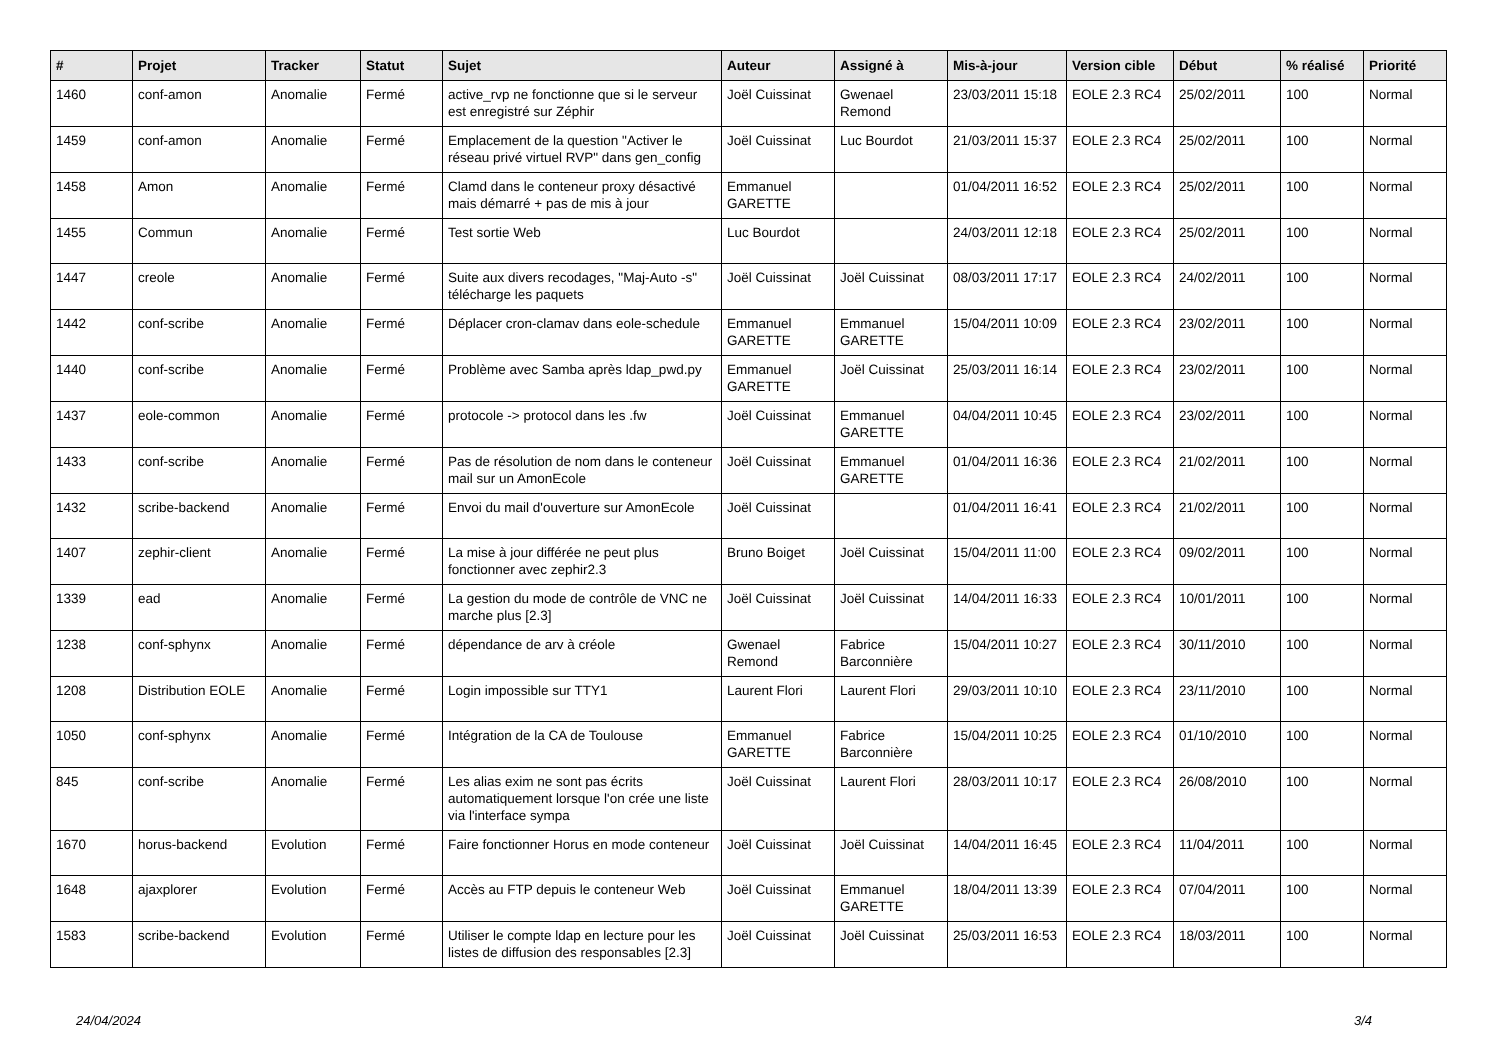| # | Projet | Tracker | Statut | Sujet | Auteur | Assigné à | Mis-à-jour | Version cible | Début | % réalisé | Priorité |
| --- | --- | --- | --- | --- | --- | --- | --- | --- | --- | --- | --- |
| 1460 | conf-amon | Anomalie | Fermé | active_rvp ne fonctionne que si le serveur est enregistré sur Zéphir | Joël Cuissinat | Gwenael Remond | 23/03/2011 15:18 | EOLE 2.3 RC4 | 25/02/2011 | 100 | Normal |
| 1459 | conf-amon | Anomalie | Fermé | Emplacement de la question "Activer le réseau privé virtuel RVP" dans gen_config | Joël Cuissinat | Luc Bourdot | 21/03/2011 15:37 | EOLE 2.3 RC4 | 25/02/2011 | 100 | Normal |
| 1458 | Amon | Anomalie | Fermé | Clamd dans le conteneur proxy désactivé mais démarré + pas de mis à jour | Emmanuel GARETTE | | 01/04/2011 16:52 | EOLE 2.3 RC4 | 25/02/2011 | 100 | Normal |
| 1455 | Commun | Anomalie | Fermé | Test sortie Web | Luc Bourdot | | 24/03/2011 12:18 | EOLE 2.3 RC4 | 25/02/2011 | 100 | Normal |
| 1447 | creole | Anomalie | Fermé | Suite aux divers recodages, "Maj-Auto -s" télécharge les paquets | Joël Cuissinat | Joël Cuissinat | 08/03/2011 17:17 | EOLE 2.3 RC4 | 24/02/2011 | 100 | Normal |
| 1442 | conf-scribe | Anomalie | Fermé | Déplacer cron-clamav dans eole-schedule | Emmanuel GARETTE | Emmanuel GARETTE | 15/04/2011 10:09 | EOLE 2.3 RC4 | 23/02/2011 | 100 | Normal |
| 1440 | conf-scribe | Anomalie | Fermé | Problème avec Samba après ldap_pwd.py | Emmanuel GARETTE | Joël Cuissinat | 25/03/2011 16:14 | EOLE 2.3 RC4 | 23/02/2011 | 100 | Normal |
| 1437 | eole-common | Anomalie | Fermé | protocole -> protocol dans les .fw | Joël Cuissinat | Emmanuel GARETTE | 04/04/2011 10:45 | EOLE 2.3 RC4 | 23/02/2011 | 100 | Normal |
| 1433 | conf-scribe | Anomalie | Fermé | Pas de résolution de nom dans le conteneur mail sur un AmonEcole | Joël Cuissinat | Emmanuel GARETTE | 01/04/2011 16:36 | EOLE 2.3 RC4 | 21/02/2011 | 100 | Normal |
| 1432 | scribe-backend | Anomalie | Fermé | Envoi du mail d'ouverture sur AmonEcole | Joël Cuissinat | | 01/04/2011 16:41 | EOLE 2.3 RC4 | 21/02/2011 | 100 | Normal |
| 1407 | zephir-client | Anomalie | Fermé | La mise à jour différée ne peut plus fonctionner avec zephir2.3 | Bruno Boiget | Joël Cuissinat | 15/04/2011 11:00 | EOLE 2.3 RC4 | 09/02/2011 | 100 | Normal |
| 1339 | ead | Anomalie | Fermé | La gestion du mode de contrôle de VNC ne marche plus [2.3] | Joël Cuissinat | Joël Cuissinat | 14/04/2011 16:33 | EOLE 2.3 RC4 | 10/01/2011 | 100 | Normal |
| 1238 | conf-sphynx | Anomalie | Fermé | dépendance de arv à créole | Gwenael Remond | Fabrice Barconnière | 15/04/2011 10:27 | EOLE 2.3 RC4 | 30/11/2010 | 100 | Normal |
| 1208 | Distribution EOLE | Anomalie | Fermé | Login impossible sur TTY1 | Laurent Flori | Laurent Flori | 29/03/2011 10:10 | EOLE 2.3 RC4 | 23/11/2010 | 100 | Normal |
| 1050 | conf-sphynx | Anomalie | Fermé | Intégration de la CA de Toulouse | Emmanuel GARETTE | Fabrice Barconnière | 15/04/2011 10:25 | EOLE 2.3 RC4 | 01/10/2010 | 100 | Normal |
| 845 | conf-scribe | Anomalie | Fermé | Les alias exim ne sont pas écrits automatiquement lorsque l'on crée une liste via l'interface sympa | Joël Cuissinat | Laurent Flori | 28/03/2011 10:17 | EOLE 2.3 RC4 | 26/08/2010 | 100 | Normal |
| 1670 | horus-backend | Evolution | Fermé | Faire fonctionner Horus en mode conteneur | Joël Cuissinat | Joël Cuissinat | 14/04/2011 16:45 | EOLE 2.3 RC4 | 11/04/2011 | 100 | Normal |
| 1648 | ajaxplorer | Evolution | Fermé | Accès au FTP depuis le conteneur Web | Joël Cuissinat | Emmanuel GARETTE | 18/04/2011 13:39 | EOLE 2.3 RC4 | 07/04/2011 | 100 | Normal |
| 1583 | scribe-backend | Evolution | Fermé | Utiliser le compte ldap en lecture pour les listes de diffusion des responsables [2.3] | Joël Cuissinat | Joël Cuissinat | 25/03/2011 16:53 | EOLE 2.3 RC4 | 18/03/2011 | 100 | Normal |
24/04/2024 3/4